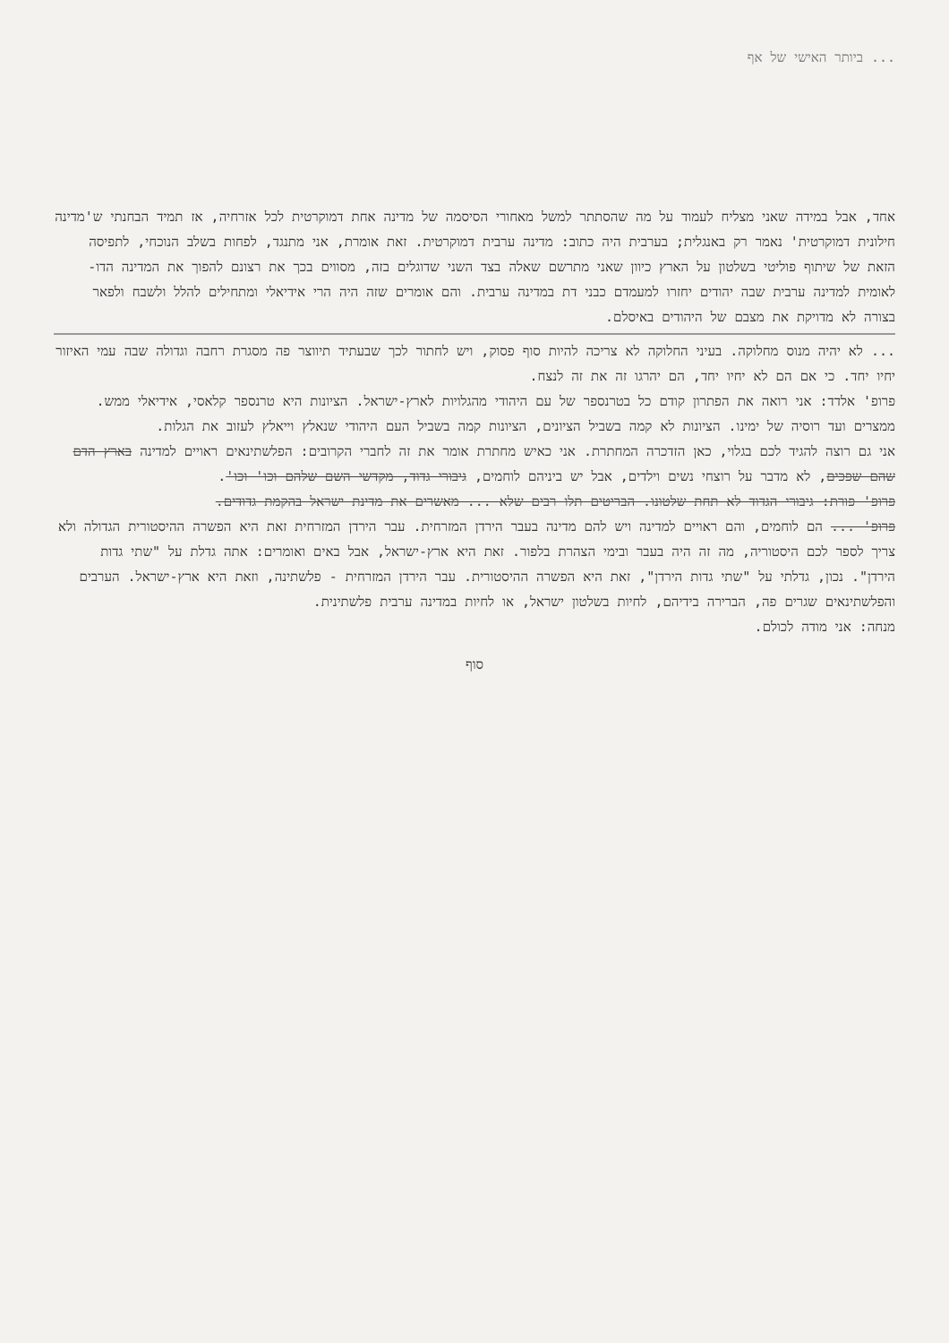... ביותר האישי של אף
אחד, אבל במידה שאני מצליח לעמוד על מה שהסתתר למשל מאחורי הסיסמה של מדינה אחת דמוקרטית לכל אזרחיה, אז תמיד הבחנתי ש'מדינה חילונית דמוקרטית' נאמר רק באנגלית; בערבית היה כתוב: מדינה ערבית דמוקרטית. זאת אומרת, אני מתנגד, לפחות בשלב הנוכחי, לתפיסה הזאת של שיתוף פוליטי בשלטון על הארץ כיוון שאני מתרשם שאלה בצד השני שדוגלים בזה, מסווים בכך את רצונם להפוך את המדינה הדו-לאומית למדינה ערבית שבה יהודים יחזרו למעמדם כבני דת במדינה ערבית. והם אומרים שזה היה הרי אידיאלי ומתחילים להלל ולשבח ולפאר בצורה לא מדויקת את מצבם של היהודים באיסלם.
... לא יהיה מנוס מחלוקה. בעיני החלוקה לא צריכה להיות סוף פסוק, ויש לחתור לכך שבעתיד תיווצר פה מסגרת רחבה וגדולה שבה עמי האיזור יחיו יחד. כי אם הם לא יחיו יחד, הם יהרגו זה את זה לנצח.
פרופ' אלדד: אני רואה את הפתרון קודם כל בטרנספר של עם היהודי מהגלויות לארץ-ישראל. הציונות היא טרנספר קלאסי, אידיאלי ממש. ממצרים ועד רוסיה של ימינו. הציונות לא קמה בשביל הציונים, הציונות קמה בשביל העם היהודי שנאלץ וייאלץ לעזוב את הגלות.
אני גם רוצה להגיד לכם בגלוי, כאן הזדכרה המחתרת. אני כאיש מחתרת אומר את זה לחברי הקרובים: הפלשתינאים ראויים למדינה בארץ הדם שהם שפכים, לא מדבר על רוצחי נשים וילדים, אבל יש ביניהם לוחמים, גיבורי גדוד, מקדשי השם שלהם וכו' וכו'.
פרופ' פורת: גיבורי הגדוד לא תחת שלטונו. הבריטים תלו רבים שלא ... מאשרים את מדינת ישראל בהקמת גדודים.
פרופ' ... הם לוחמים, והם ראויים למדינה ויש להם מדינה בעבר הירדן המזרחית. עבר הירדן המזרחית זאת היא הפשרה ההיסטורית הגדולה ולא צריך לספר לכם היסטוריה, מה זה היה בעבר ובימי הצהרת בלפור. זאת היא ארץ-ישראל, אבל באים ואומרים: אתה גדלת על "שתי גדות הירדן". נכון, גדלתי על "שתי גדות הירדן", זאת היא הפשרה ההיסטורית. עבר הירדן המזרחית - פלשתינה, וזאת היא ארץ-ישראל. הערבים והפלשתינאים שגרים פה, הברירה בידיהם, לחיות בשלטון ישראל, או לחיות במדינה ערבית פלשתינית.
מנחה: אני מודה לכולם.
סוף